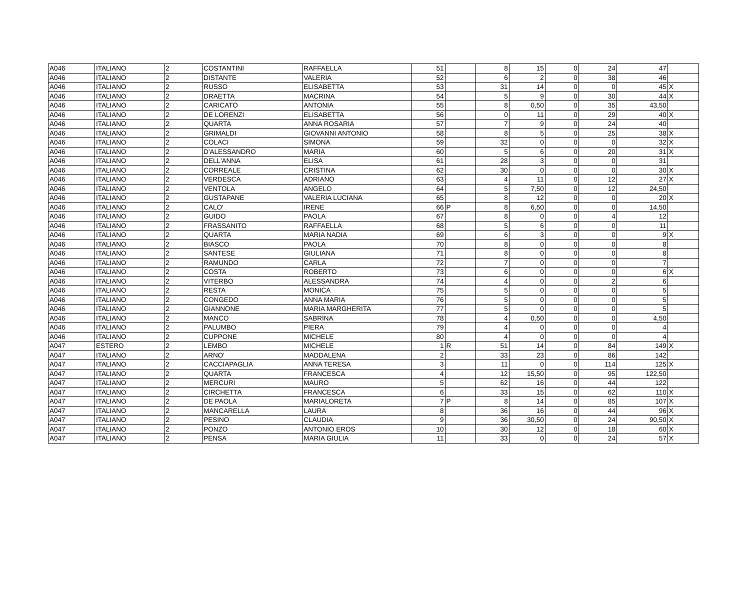| A046 | ITALIANO | 2 | COSTANTINI | RAFFAELLA | 51 | | 8 | 15 | 0 | 24 | 47 | |
| A046 | ITALIANO | 2 | DISTANTE | VALERIA | 52 | | 6 | 2 | 0 | 38 | 46 | |
| A046 | ITALIANO | 2 | RUSSO | ELISABETTA | 53 | | 31 | 14 | 0 | 0 | 45 | X |
| A046 | ITALIANO | 2 | DRAETTA | MACRINA | 54 | | 5 | 9 | 0 | 30 | 44 | X |
| A046 | ITALIANO | 2 | CARICATO | ANTONIA | 55 | | 8 | 0,50 | 0 | 35 | 43,50 | |
| A046 | ITALIANO | 2 | DE LORENZI | ELISABETTA | 56 | | 0 | 11 | 0 | 29 | 40 | X |
| A046 | ITALIANO | 2 | QUARTA | ANNA ROSARIA | 57 | | 7 | 9 | 0 | 24 | 40 | |
| A046 | ITALIANO | 2 | GRIMALDI | GIOVANNI ANTONIO | 58 | | 8 | 5 | 0 | 25 | 38 | X |
| A046 | ITALIANO | 2 | COLACI | SIMONA | 59 | | 32 | 0 | 0 | 0 | 32 | X |
| A046 | ITALIANO | 2 | D'ALESSANDRO | MARIA | 60 | | 5 | 6 | 0 | 20 | 31 | X |
| A046 | ITALIANO | 2 | DELL'ANNA | ELISA | 61 | | 28 | 3 | 0 | 0 | 31 | |
| A046 | ITALIANO | 2 | CORREALE | CRISTINA | 62 | | 30 | 0 | 0 | 0 | 30 | X |
| A046 | ITALIANO | 2 | VERDESCA | ADRIANO | 63 | | 4 | 11 | 0 | 12 | 27 | X |
| A046 | ITALIANO | 2 | VENTOLA | ANGELO | 64 | | 5 | 7,50 | 0 | 12 | 24,50 | |
| A046 | ITALIANO | 2 | GUSTAPANE | VALERIA LUCIANA | 65 | | 8 | 12 | 0 | 0 | 20 | X |
| A046 | ITALIANO | 2 | CALO' | IRENE | 66 | P | 8 | 6,50 | 0 | 0 | 14,50 | |
| A046 | ITALIANO | 2 | GUIDO | PAOLA | 67 | | 8 | 0 | 0 | 4 | 12 | |
| A046 | ITALIANO | 2 | FRASSANITO | RAFFAELLA | 68 | | 5 | 6 | 0 | 0 | 11 | |
| A046 | ITALIANO | 2 | QUARTA | MARIA NADIA | 69 | | 6 | 3 | 0 | 0 | 9 | X |
| A046 | ITALIANO | 2 | BIASCO | PAOLA | 70 | | 8 | 0 | 0 | 0 | 8 | |
| A046 | ITALIANO | 2 | SANTESE | GIULIANA | 71 | | 8 | 0 | 0 | 0 | 8 | |
| A046 | ITALIANO | 2 | RAMUNDO | CARLA | 72 | | 7 | 0 | 0 | 0 | 7 | |
| A046 | ITALIANO | 2 | COSTA | ROBERTO | 73 | | 6 | 0 | 0 | 0 | 6 | X |
| A046 | ITALIANO | 2 | VITERBO | ALESSANDRA | 74 | | 4 | 0 | 0 | 2 | 6 | |
| A046 | ITALIANO | 2 | RESTA | MONICA | 75 | | 5 | 0 | 0 | 0 | 5 | |
| A046 | ITALIANO | 2 | CONGEDO | ANNA MARIA | 76 | | 5 | 0 | 0 | 0 | 5 | |
| A046 | ITALIANO | 2 | GIANNONE | MARIA MARGHERITA | 77 | | 5 | 0 | 0 | 0 | 5 | |
| A046 | ITALIANO | 2 | MANCO | SABRINA | 78 | | 4 | 0,50 | 0 | 0 | 4,50 | |
| A046 | ITALIANO | 2 | PALUMBO | PIERA | 79 | | 4 | 0 | 0 | 0 | 4 | |
| A046 | ITALIANO | 2 | CUPPONE | MICHELE | 80 | | 4 | 0 | 0 | 0 | 4 | |
| A047 | ESTERO | 2 | LEMBO | MICHELE | 1 | R | 51 | 14 | 0 | 84 | 149 | X |
| A047 | ITALIANO | 2 | ARNO' | MADDALENA | 2 | | 33 | 23 | 0 | 86 | 142 | |
| A047 | ITALIANO | 2 | CACCIAPAGLIA | ANNA TERESA | 3 | | 11 | 0 | 0 | 114 | 125 | X |
| A047 | ITALIANO | 2 | QUARTA | FRANCESCA | 4 | | 12 | 15,50 | 0 | 95 | 122,50 | |
| A047 | ITALIANO | 2 | MERCURI | MAURO | 5 | | 62 | 16 | 0 | 44 | 122 | |
| A047 | ITALIANO | 2 | CIRCHETTA | FRANCESCA | 6 | | 33 | 15 | 0 | 62 | 110 | X |
| A047 | ITALIANO | 2 | DE PAOLA | MARIALORETA | 7 | P | 8 | 14 | 0 | 85 | 107 | X |
| A047 | ITALIANO | 2 | MANCARELLA | LAURA | 8 | | 36 | 16 | 0 | 44 | 96 | X |
| A047 | ITALIANO | 2 | PESINO | CLAUDIA | 9 | | 36 | 30,50 | 0 | 24 | 90,50 | X |
| A047 | ITALIANO | 2 | PONZO | ANTONIO EROS | 10 | | 30 | 12 | 0 | 18 | 60 | X |
| A047 | ITALIANO | 2 | PENSA | MARIA GIULIA | 11 | | 33 | 0 | 0 | 24 | 57 | X |